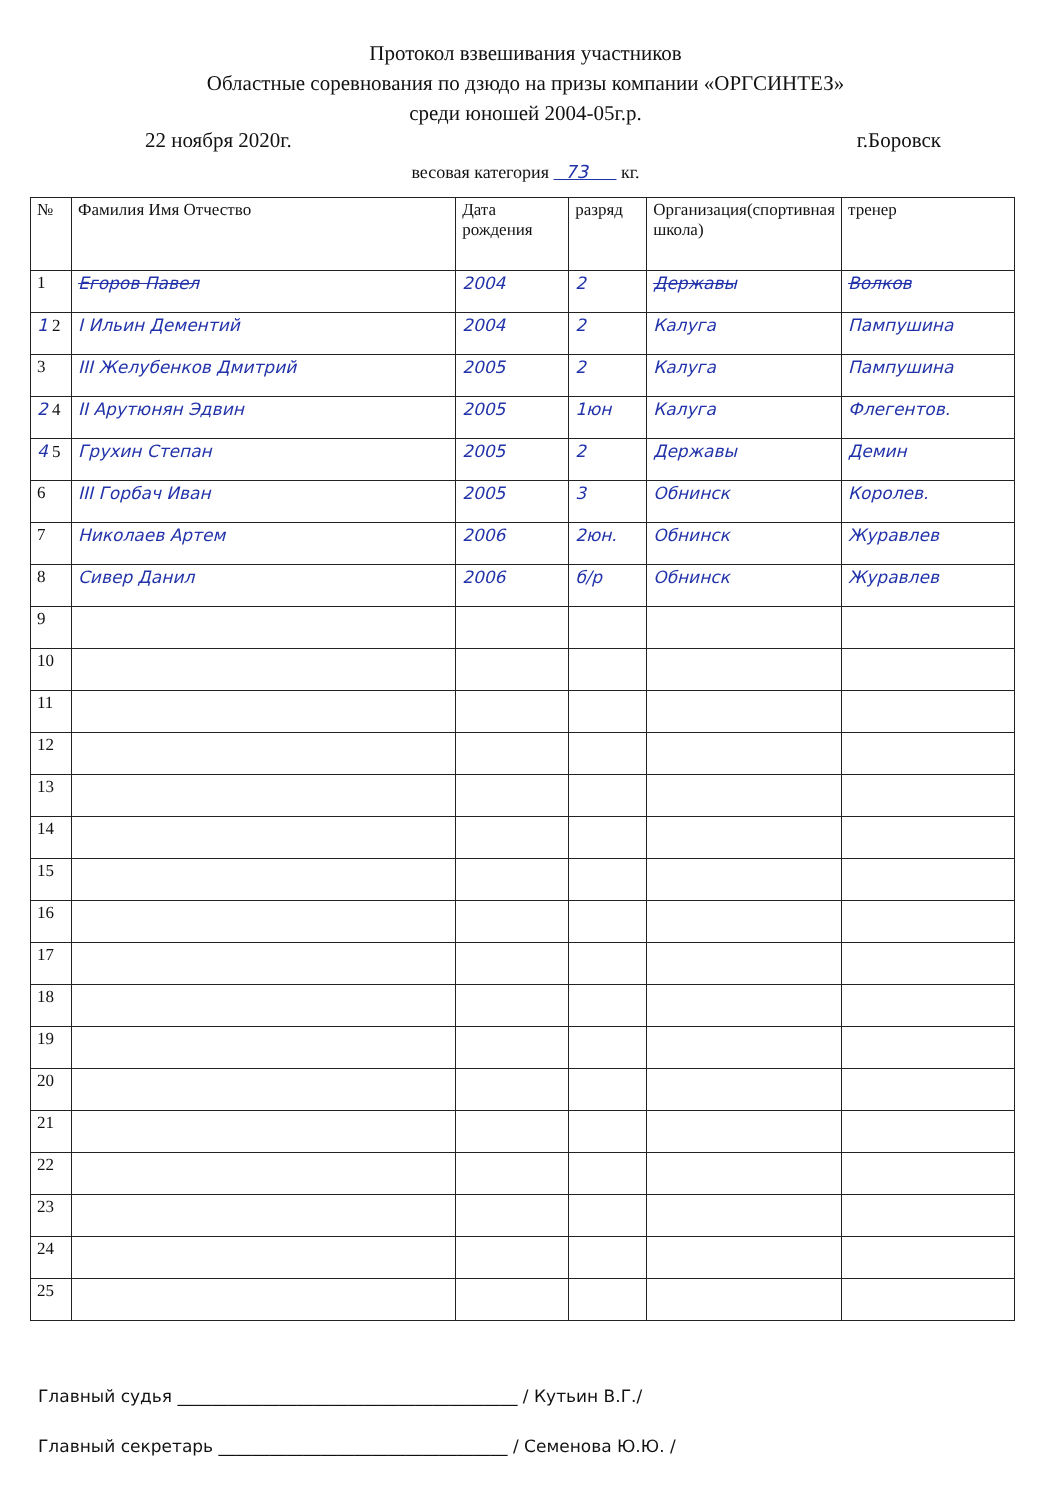Протокол взвешивания участников
Областные соревнования по дзюдо на призы компании «ОРГСИНТЕЗ»
среди юношей 2004-05г.р.
22 ноября 2020г. г.Боровск
весовая категория 73 кг.
| № | Фамилия Имя Отчество | Дата рождения | разряд | Организация(спортивная школа) | тренер |
| --- | --- | --- | --- | --- | --- |
| 1 | Егоров Павел | 2004 | 2 | Державы | Волков |
| 1 2 | I Ильин Дементий | 2004 | 2 | Калуга | Пампушина |
| 3 | III Желубенков Дмитрий | 2005 | 2 | Калуга | Пампушина |
| 2 4 | II Арутюнян Эдвин | 2005 | 1юн | Калуга | Флегентов. |
| 4 5 | Грухин Степан | 2005 | 2 | Державы | Демин |
| 6 | III Горбач Иван | 2005 | 3 | Обнинск | Королев. |
| 7 | Николаев Артем | 2006 | 2юн. | Обнинск | Журавлев |
| 8 | Сивер Данил | 2006 | б/р | Обнинск | Журавлев |
| 9 | | | | | |
| 10 | | | | | |
| 11 | | | | | |
| 12 | | | | | |
| 13 | | | | | |
| 14 | | | | | |
| 15 | | | | | |
| 16 | | | | | |
| 17 | | | | | |
| 18 | | | | | |
| 19 | | | | | |
| 20 | | | | | |
| 21 | | | | | |
| 22 | | | | | |
| 23 | | | | | |
| 24 | | | | | |
| 25 | | | | | |
Главный судья ________________________________________ / Кутьин В.Г./
Главный секретарь __________________________________ / Семенова Ю.Ю. /